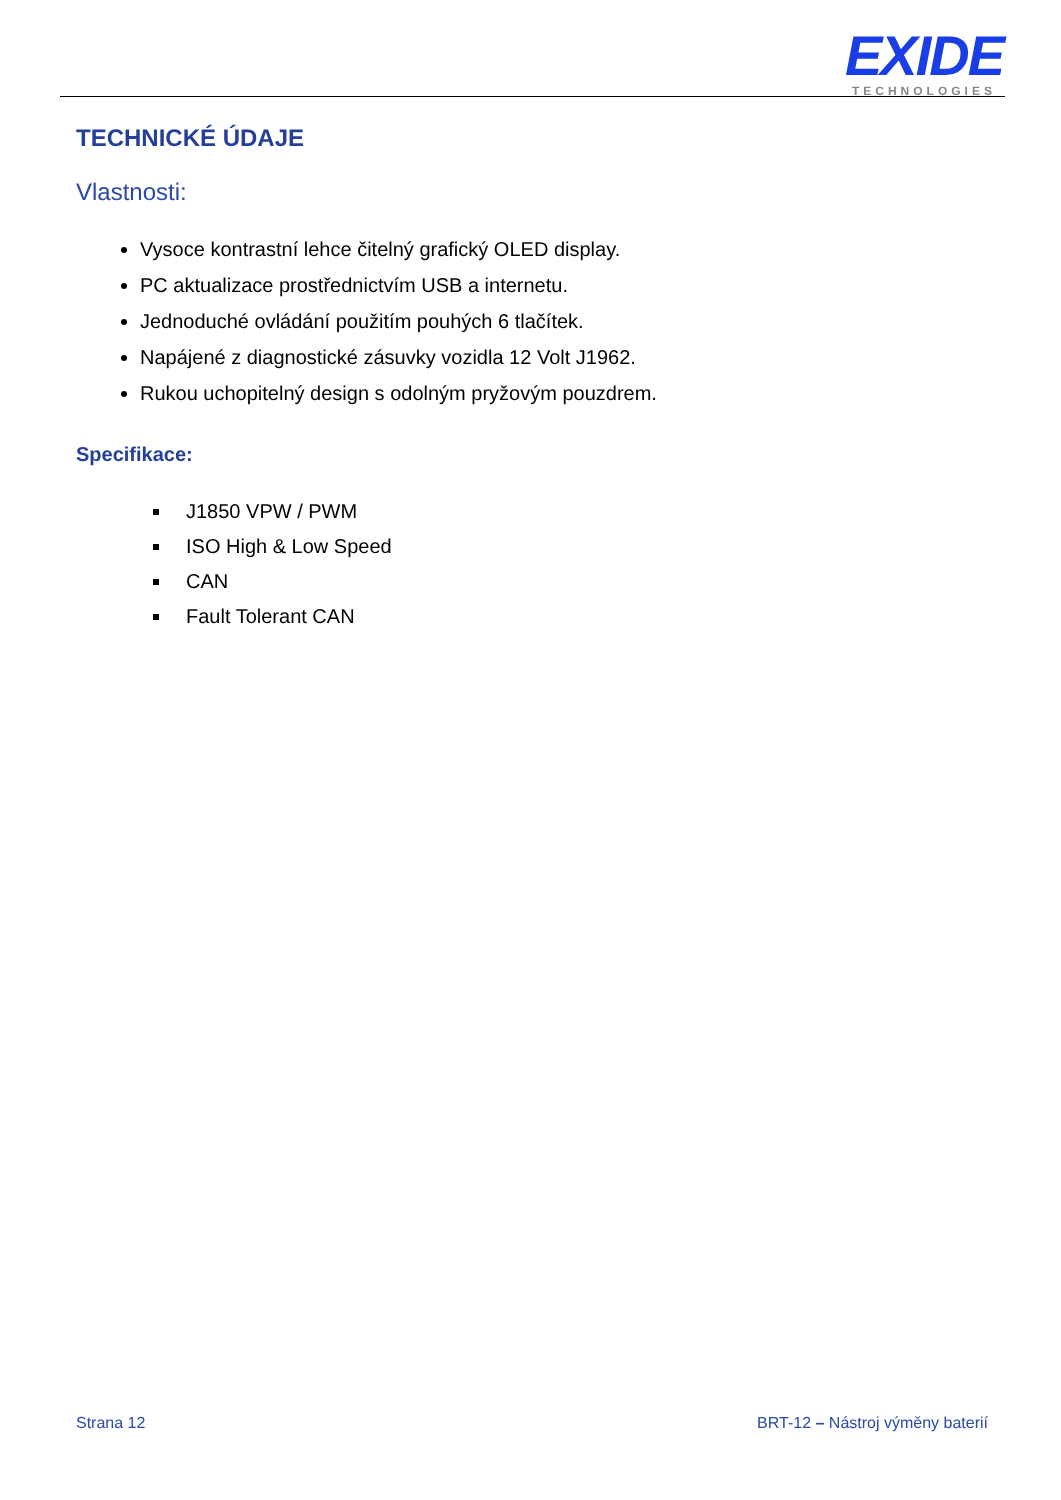EXIDE
TECHNOLOGIES
TECHNICKÉ ÚDAJE
Vlastnosti:
Vysoce kontrastní lehce čitelný grafický OLED display.
PC aktualizace prostřednictvím USB a internetu.
Jednoduché ovládání použitím pouhých 6 tlačítek.
Napájené z diagnostické zásuvky vozidla 12 Volt J1962.
Rukou uchopitelný design s odolným pryžovým pouzdrem.
Specifikace:
J1850 VPW / PWM
ISO High & Low Speed
CAN
Fault Tolerant CAN
Strana 12 BRT-12 – Nástroj výměny baterií